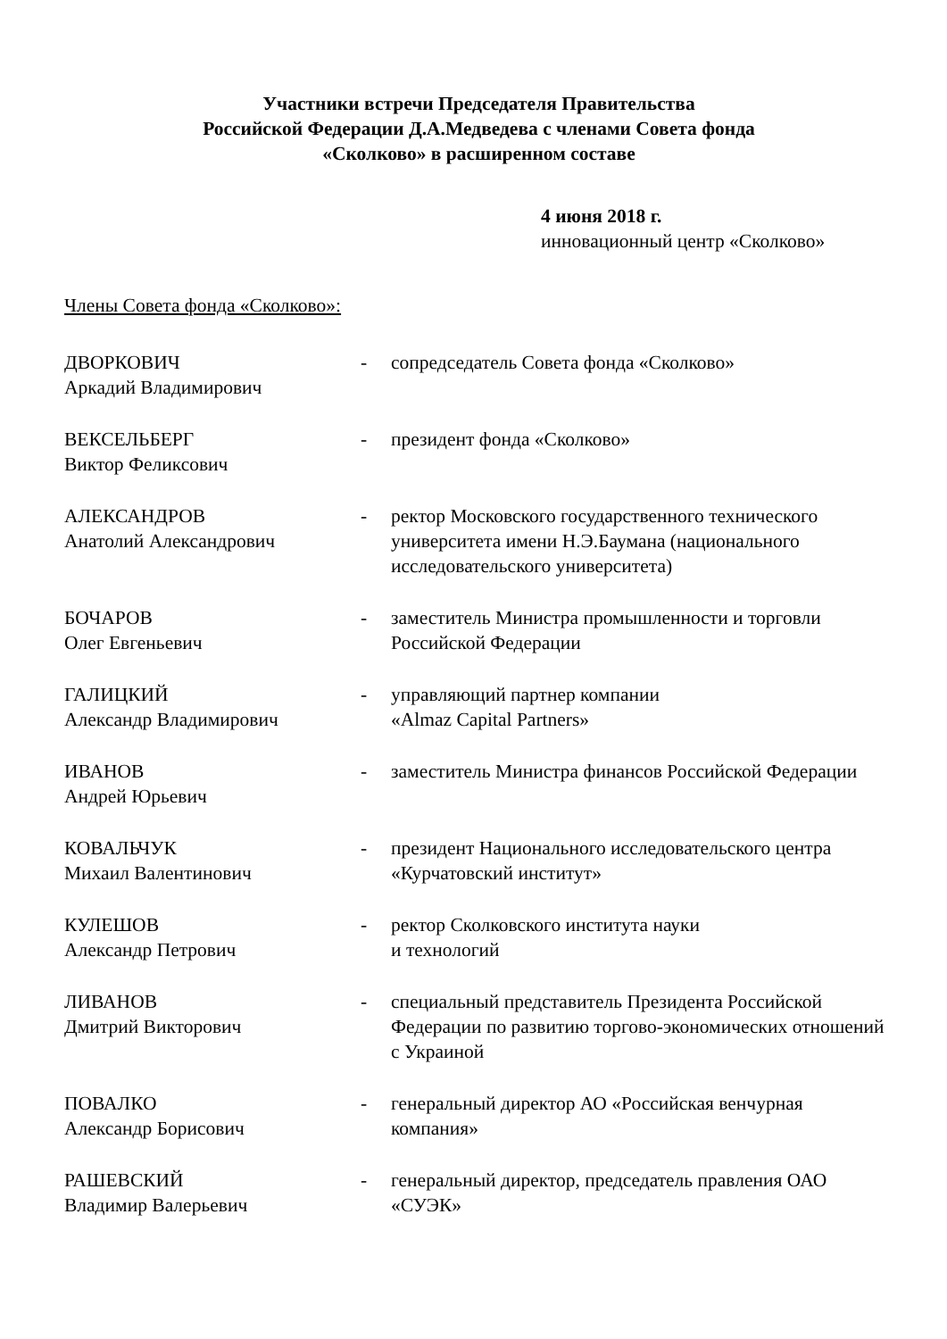Участники встречи Председателя Правительства
Российской Федерации Д.А.Медведева с членами Совета фонда
«Сколково» в расширенном составе
4 июня 2018 г.
инновационный центр «Сколково»
Члены Совета фонда «Сколково»:
| ДВОРКОВИЧ Аркадий Владимирович | - | сопредседатель Совета фонда «Сколково» |
| ВЕКСЕЛЬБЕРГ Виктор Феликсович | - | президент фонда «Сколково» |
| АЛЕКСАНДРОВ Анатолий Александрович | - | ректор Московского государственного технического университета имени Н.Э.Баумана (национального исследовательского университета) |
| БОЧАРОВ Олег Евгеньевич | - | заместитель Министра промышленности и торговли Российской Федерации |
| ГАЛИЦКИЙ Александр Владимирович | - | управляющий партнер компании «Almaz Capital Partners» |
| ИВАНОВ Андрей Юрьевич | - | заместитель Министра финансов Российской Федерации |
| КОВАЛЬЧУК Михаил Валентинович | - | президент Национального исследовательского центра «Курчатовский институт» |
| КУЛЕШОВ Александр Петрович | - | ректор Сколковского института науки и технологий |
| ЛИВАНОВ Дмитрий Викторович | - | специальный представитель Президента Российской Федерации по развитию торгово-экономических отношений с Украиной |
| ПОВАЛКО Александр Борисович | - | генеральный директор АО «Российская венчурная компания» |
| РАШЕВСКИЙ Владимир Валерьевич | - | генеральный директор, председатель правления ОАО «СУЭК» |